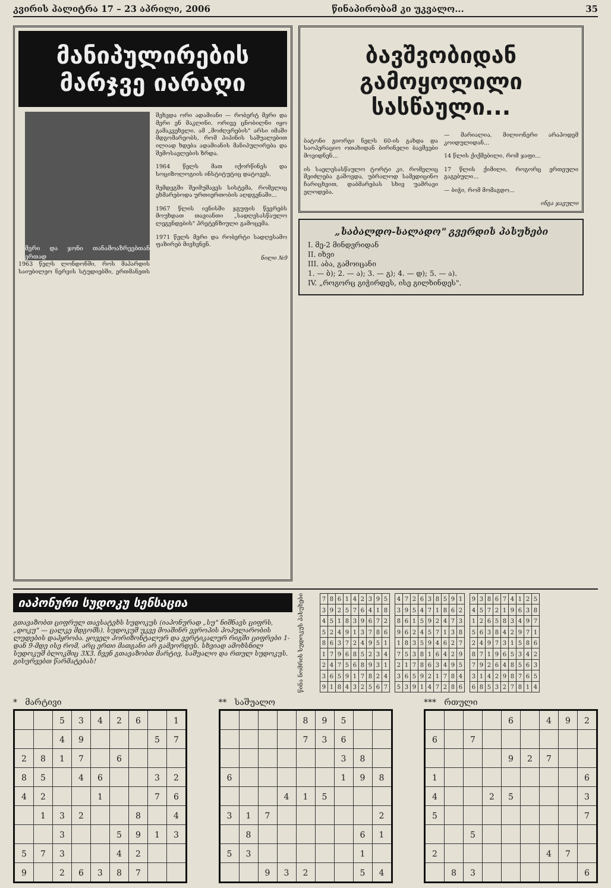კვირის პალიტრა 17 – 23 აპრილი, 2006 წინაპირობამ კი უკვალო... 35
მანიპულირების
მარჯვე იარაღი
მერი და ჯონი თანამოაზრეებთან ერთად
1963 წელს ლონდონში, როს მაპარდის საიუბილეო ნერვის სტუდიებში, ერთმანეთს შეხვდა ორი ადამიანი — რობერტ მერი და მერი ენ მაკლინი. ორივე ცნობილნი იყო გამაკვეხელი. ამ „მოძღვრების" არსი იმაში მდგომარეობს, რომ პიპინის საშუალებით ილიად ხდება ადამიანის მანიპულირება და შემოსავლების ზრდა.
1964 წელს მათ იქორწინეს და სოციზოლოგიის ინსტიტუტიც დატოვეს.
შემდეგში შეიმუშავეს სისტემა, რომელიც ეხმარებოდა ურთიერთობის აღდგენაში...
1967 წლის ივნისში ჯგუფის წევრებს მოუხდათ თავიანთი „სადღესასწაულო ლეგენდების" პრეტენზიული გამოცემა.
1971 წელს მერი და რობერტი სადღესამო ფაზირებ მიეხვნენ.
ნილი №9
ბავშვობიდან
გამოყოლილი სასწაული...
ბატონი გიორგი ნელს 60-ის გახდა და საოპერაციო ოთახიდან ბირინელი ბავშვები მოვიდნენ...
ის საელესასწაულო ტორტი კი, რომელიც შეიძლება გაშოვდა, უბრალოდ სამედიცინო ჩარიცხვით, დაბმარებას სხივ უამრავი ელოდება.
— მარიალია, მილიონერი არაპოდემ კოიდულიდან...
14 წლის ქიქმებილი, რომ ჯაფი...
17 წლის ქიმილი, როგორც ერთეული გაგებული...
— ბიჭი, რომ მომაგდო...
ინგა ჯავული
„საბალდო-სალადო" გვერდის პასუხები
I. მე-2 მინდვრიდან
II. იხვი
III. აბა, გამოიცანი
1. — ბ); 2. — ა); 3. — გ); 4. — დ); 5. — ა).
IV. „როგორც გიჭირდეს, ისე გილხინდეს".
იაპონური სუდოკუ სენსაცია
გთავაზობთ ციფრულ თავსატეხს სუდოკუს (იაპონურად „სუ" ნიშნავს ციფრს, „დოკუ" — ცალკე მდგომს). სუდოკუშ უკვე მოაშინრ ევროპის პოპულარობის ლუდების დაპყრობა. ყოველ ჰორიზონტალურ და ვერტიკალურ რიგში ციფრები 1-დან 9-მდე ისე რომ, არც ერთი მათგანი არ გამეორდეს. სხვიად ამოხსნილ სუდოკუშ ბლოკშიც 3X3. ჩვენ გთავაზობთ მარტივ, საშუალო და რთულ სუდოკუს. გისურვებთ წარმატებას!
წინა ნომრის სუდოკუს პასუხები
| 7 | 8 | 6 | 1 | 4 | 2 | 3 | 9 | 5 |
| 3 | 9 | 2 | 5 | 7 | 6 | 4 | 1 | 8 |
| 4 | 5 | 1 | 8 | 3 | 9 | 6 | 7 | 2 |
| 5 | 2 | 4 | 9 | 1 | 3 | 7 | 8 | 6 |
| 8 | 6 | 3 | 7 | 2 | 4 | 9 | 5 | 1 |
| 1 | 7 | 9 | 6 | 8 | 5 | 2 | 3 | 4 |
| 2 | 4 | 7 | 5 | 6 | 8 | 9 | 3 | 1 |
| 3 | 6 | 5 | 9 | 1 | 7 | 8 | 2 | 4 |
| 9 | 1 | 8 | 4 | 3 | 2 | 5 | 6 | 7 |
| 4 | 7 | 2 | 6 | 3 | 8 | 5 | 9 | 1 |
| 3 | 9 | 5 | 4 | 7 | 1 | 8 | 6 | 2 |
| 8 | 6 | 1 | 5 | 9 | 2 | 4 | 7 | 3 |
| 9 | 6 | 2 | 4 | 5 | 7 | 1 | 3 | 8 |
| 1 | 8 | 3 | 5 | 9 | 4 | 6 | 2 | 7 |
| 7 | 5 | 3 | 8 | 1 | 6 | 4 | 2 | 9 |
| 2 | 1 | 7 | 8 | 6 | 3 | 4 | 9 | 5 |
| 3 | 6 | 5 | 9 | 2 | 1 | 7 | 8 | 4 |
| 5 | 3 | 9 | 1 | 4 | 7 | 2 | 8 | 6 |
| 9 | 3 | 8 | 6 | 7 | 4 | 1 | 2 | 5 |
| 4 | 5 | 7 | 2 | 1 | 9 | 6 | 3 | 8 |
| 1 | 2 | 6 | 5 | 8 | 3 | 4 | 9 | 7 |
| 5 | 6 | 3 | 8 | 4 | 2 | 9 | 7 | 1 |
| 2 | 4 | 9 | 7 | 3 | 1 | 5 | 8 | 6 |
| 8 | 7 | 1 | 9 | 6 | 5 | 3 | 4 | 2 |
| 7 | 9 | 2 | 6 | 4 | 8 | 5 | 6 | 3 |
| 3 | 1 | 4 | 2 | 9 | 8 | 7 | 6 | 5 |
| 6 | 8 | 5 | 3 | 2 | 7 | 8 | 1 | 4 |
* მარტივი
| | | 5 | 3 | 4 | 2 | 6 | | 1 |
| | | 4 | 9 | | | | 5 | 7 |
| 2 | 8 | 1 | 7 | | 6 | | | |
| 8 | 5 | | 4 | 6 | | | 3 | 2 |
| 4 | 2 | | | 1 | | | 7 | 6 |
| | 1 | 3 | 2 | | | 8 | | 4 |
| | | 3 | | | 5 | 9 | 1 | 3 |
| 5 | 7 | 3 | | | 4 | 2 | | |
| 9 | | 2 | 6 | 3 | 8 | 7 | | |
** საშუალო
| | | | | 8 | 9 | 5 | | |
| | | | | 7 | 3 | 6 | | |
| | | | | | | 3 | 8 | |
| 6 | | | | | | 1 | 9 | 8 |
| | | | 4 | 1 | 5 | | | |
| 3 | 1 | 7 | | | | | | 2 |
| | 8 | | | | | | 6 | 1 |
| 5 | 3 | | | | | | 1 | |
| | | 9 | 3 | 2 | | | 5 | 4 |
*** რთული
| | | | | 6 | | 4 | 9 | 2 |
| 6 | | 7 | | | | | | |
| | | | | 9 | 2 | 7 | | |
| 1 | | | | | | | | 6 |
| 4 | | | 2 | 5 | | | | 3 |
| 5 | | | | | | | | 7 |
| | | 5 | | | | | | |
| 2 | | | | | | 4 | 7 | |
| | 8 | 3 | | | | | | 6 |